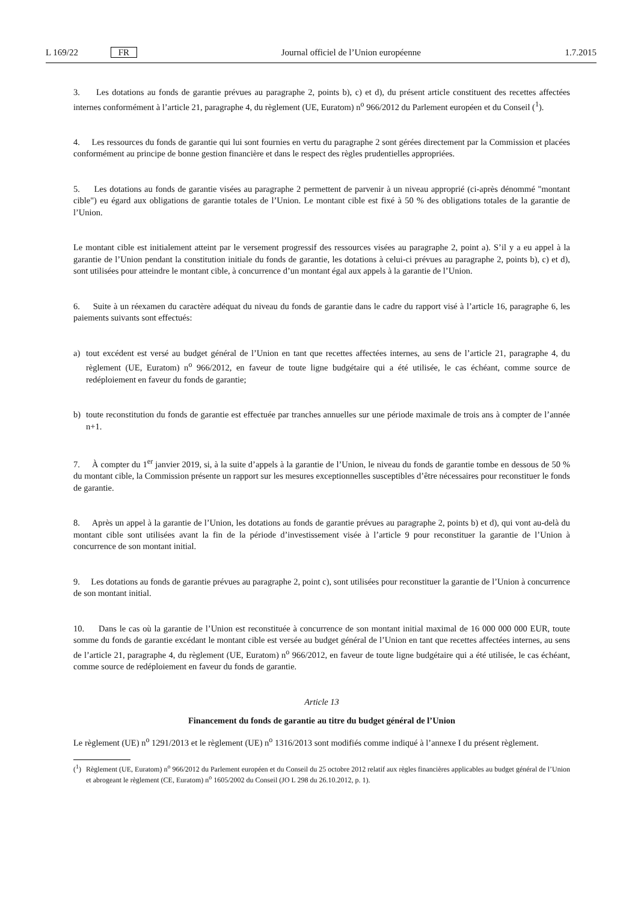L 169/22 FR Journal officiel de l’Union européenne 1.7.2015
3. Les dotations au fonds de garantie prévues au paragraphe 2, points b), c) et d), du présent article constituent des recettes affectées internes conformément à l’article 21, paragraphe 4, du règlement (UE, Euratom) n<sup>o</sup> 966/2012 du Parlement européen et du Conseil (<sup>1</sup>).
4. Les ressources du fonds de garantie qui lui sont fournies en vertu du paragraphe 2 sont gérées directement par la Commission et placées conformément au principe de bonne gestion financière et dans le respect des règles prudentielles appropriées.
5. Les dotations au fonds de garantie visées au paragraphe 2 permettent de parvenir à un niveau approprié (ci-après dénommé "montant cible") eu égard aux obligations de garantie totales de l’Union. Le montant cible est fixé à 50 % des obligations totales de la garantie de l’Union.
Le montant cible est initialement atteint par le versement progressif des ressources visées au paragraphe 2, point a). S’il y a eu appel à la garantie de l’Union pendant la constitution initiale du fonds de garantie, les dotations à celui-ci prévues au paragraphe 2, points b), c) et d), sont utilisées pour atteindre le montant cible, à concurrence d’un montant égal aux appels à la garantie de l’Union.
6. Suite à un réexamen du caractère adéquat du niveau du fonds de garantie dans le cadre du rapport visé à l’article 16, paragraphe 6, les paiements suivants sont effectués:
a) tout excédent est versé au budget général de l’Union en tant que recettes affectées internes, au sens de l’article 21, paragraphe 4, du règlement (UE, Euratom) n<sup>o</sup> 966/2012, en faveur de toute ligne budgétaire qui a été utilisée, le cas échéant, comme source de redéploiement en faveur du fonds de garantie;
b) toute reconstitution du fonds de garantie est effectuée par tranches annuelles sur une période maximale de trois ans à compter de l’année n+1.
7. À compter du 1<sup>er</sup> janvier 2019, si, à la suite d’appels à la garantie de l’Union, le niveau du fonds de garantie tombe en dessous de 50 % du montant cible, la Commission présente un rapport sur les mesures exceptionnelles susceptibles d’être nécessaires pour reconstituer le fonds de garantie.
8. Après un appel à la garantie de l’Union, les dotations au fonds de garantie prévues au paragraphe 2, points b) et d), qui vont au-delà du montant cible sont utilisées avant la fin de la période d’investissement visée à l’article 9 pour reconstituer la garantie de l’Union à concurrence de son montant initial.
9. Les dotations au fonds de garantie prévues au paragraphe 2, point c), sont utilisées pour reconstituer la garantie de l’Union à concurrence de son montant initial.
10. Dans le cas où la garantie de l’Union est reconstituée à concurrence de son montant initial maximal de 16 000 000 000 EUR, toute somme du fonds de garantie excédant le montant cible est versée au budget général de l’Union en tant que recettes affectées internes, au sens de l’article 21, paragraphe 4, du règlement (UE, Euratom) n<sup>o</sup> 966/2012, en faveur de toute ligne budgétaire qui a été utilisée, le cas échéant, comme source de redéploiement en faveur du fonds de garantie.
Article 13
Financement du fonds de garantie au titre du budget général de l’Union
Le règlement (UE) n<sup>o</sup> 1291/2013 et le règlement (UE) n<sup>o</sup> 1316/2013 sont modifiés comme indiqué à l’annexe I du présent règlement.
(<sup>1</sup>) Règlement (UE, Euratom) n<sup>o</sup> 966/2012 du Parlement européen et du Conseil du 25 octobre 2012 relatif aux règles financières applicables au budget général de l’Union et abrogeant le règlement (CE, Euratom) n<sup>o</sup> 1605/2002 du Conseil (JO L 298 du 26.10.2012, p. 1).